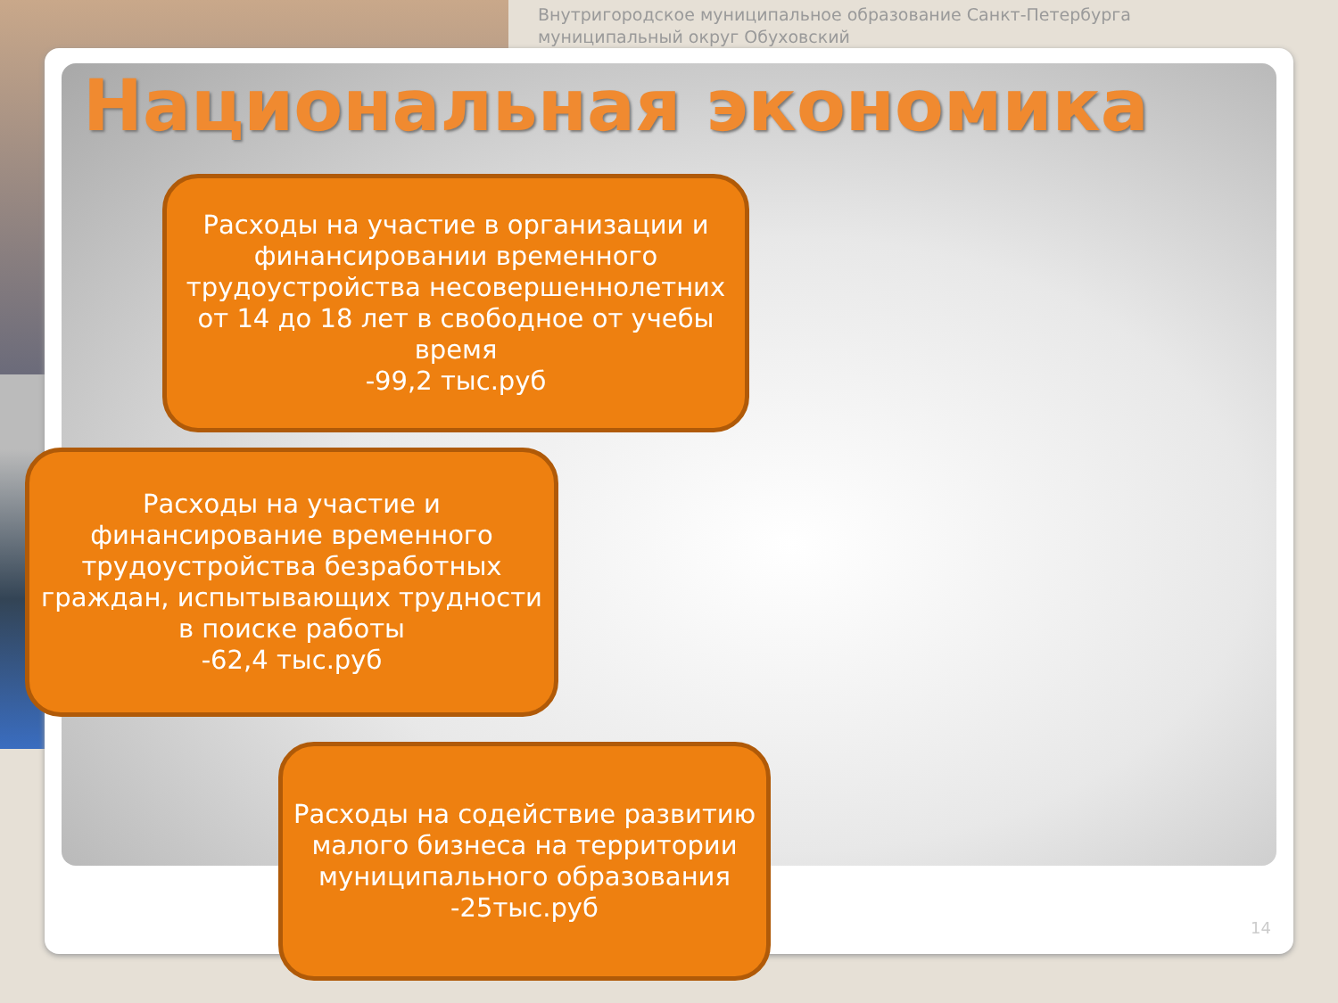Внутригородское муниципальное образование Санкт-Петербурга
муниципальный округ Обуховский
Национальная экономика
Расходы на участие в организации и финансировании временного трудоустройства несовершеннолетних от 14 до 18 лет в свободное от учебы время
-99,2 тыс.руб
Расходы на участие и финансирование временного трудоустройства безработных граждан, испытывающих трудности в поиске работы
-62,4 тыс.руб
Расходы на содействие развитию малого бизнеса на территории муниципального образования
-25тыс.руб
14